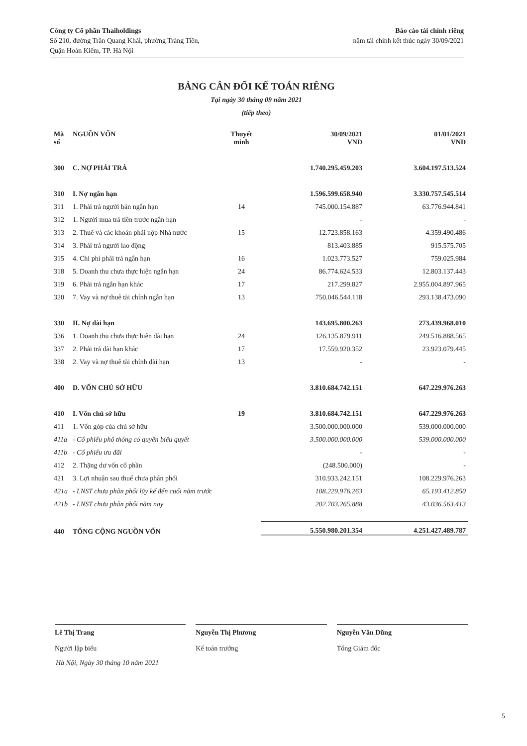Công ty Cổ phần Thaiholdings
Số 210, đường Trần Quang Khải, phường Tràng Tiền,
Quận Hoàn Kiếm, TP. Hà Nội
Báo cáo tài chính riêng
năm tài chính kết thúc ngày 30/09/2021
BẢNG CÂN ĐỐI KẾ TOÁN RIÊNG
Tại ngày 30 tháng 09 năm 2021
(tiếp theo)
| Mã số | NGUỒN VỐN | Thuyết minh | 30/09/2021 VND | 01/01/2021 VND |
| --- | --- | --- | --- | --- |
| 300 | C. NỢ PHẢI TRẢ | | 1.740.295.459.203 | 3.604.197.513.524 |
| 310 | I. Nợ ngắn hạn | | 1.596.599.658.940 | 3.330.757.545.514 |
| 311 | 1. Phải trả người bán ngắn hạn | 14 | 745.000.154.887 | 63.776.944.841 |
| 312 | 1. Người mua trả tiền trước ngắn hạn | | - | - |
| 313 | 2. Thuế và các khoản phải nộp Nhà nước | 15 | 12.723.858.163 | 4.359.490.486 |
| 314 | 3. Phải trả người lao động | | 813.403.885 | 915.575.705 |
| 315 | 4. Chi phí phải trả ngắn hạn | 16 | 1.023.773.527 | 759.025.984 |
| 318 | 5. Doanh thu chưa thực hiện ngắn hạn | 24 | 86.774.624.533 | 12.803.137.443 |
| 319 | 6. Phải trả ngắn hạn khác | 17 | 217.299.827 | 2.955.004.897.965 |
| 320 | 7. Vay và nợ thuê tài chính ngắn hạn | 13 | 750.046.544.118 | 293.138.473.090 |
| 330 | II. Nợ dài hạn | | 143.695.800.263 | 273.439.968.010 |
| 336 | 1. Doanh thu chưa thực hiện dài hạn | 24 | 126.135.879.911 | 249.516.888.565 |
| 337 | 2. Phải trả dài hạn khác | 17 | 17.559.920.352 | 23.923.079.445 |
| 338 | 2. Vay và nợ thuê tài chính dài hạn | 13 | - | - |
| 400 | D. VỐN CHỦ SỞ HỮU | | 3.810.684.742.151 | 647.229.976.263 |
| 410 | I. Vốn chủ sở hữu | 19 | 3.810.684.742.151 | 647.229.976.263 |
| 411 | 1. Vốn góp của chủ sở hữu | | 3.500.000.000.000 | 539.000.000.000 |
| 411a | - Cổ phiếu phổ thông có quyền biểu quyết | | 3.500.000.000.000 | 539.000.000.000 |
| 411b | - Cổ phiếu ưu đãi | | - | - |
| 412 | 2. Thặng dư vốn cổ phần | | (248.500.000) | - |
| 421 | 3. Lợi nhuận sau thuế chưa phân phối | | 310.933.242.151 | 108.229.976.263 |
| 421a | - LNST chưa phân phối lũy kế đến cuối năm trước | | 108.229.976.263 | 65.193.412.850 |
| 421b | - LNST chưa phân phối năm nay | | 202.703.265.888 | 43.036.563.413 |
| 440 | TỔNG CỘNG NGUỒN VỐN | | 5.550.980.201.354 | 4.251.427.489.787 |
Lê Thị Trang
Người lập biểu
Nguyễn Thị Phương
Kế toán trưởng
Nguyễn Văn Dũng
Tổng Giám đốc
Hà Nội, Ngày 30 tháng 10 năm 2021
5